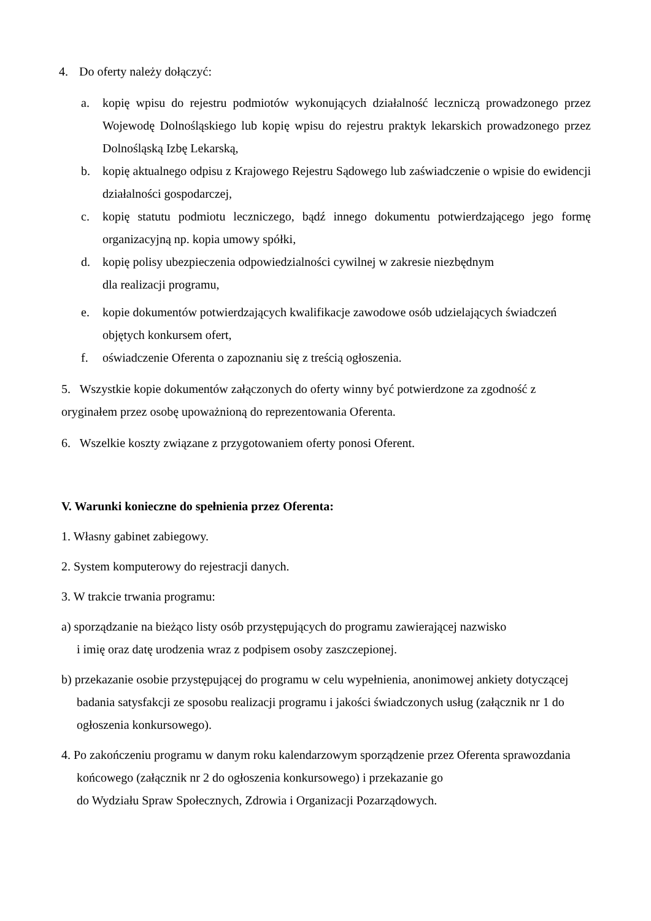4. Do oferty należy dołączyć:
a. kopię wpisu do rejestru podmiotów wykonujących działalność leczniczą prowadzonego przez Wojewodę Dolnośląskiego lub kopię wpisu do rejestru praktyk lekarskich prowadzonego przez Dolnośląską Izbę Lekarską,
b. kopię aktualnego odpisu z Krajowego Rejestru Sądowego lub zaświadczenie o wpisie do ewidencji działalności gospodarczej,
c. kopię statutu podmiotu leczniczego, bądź innego dokumentu potwierdzającego jego formę organizacyjną np. kopia umowy spółki,
d. kopię polisy ubezpieczenia odpowiedzialności cywilnej w zakresie niezbędnym
dla realizacji programu,
e. kopie dokumentów potwierdzających kwalifikacje zawodowe osób udzielających świadczeń objętych konkursem ofert,
f. oświadczenie Oferenta o zapoznaniu się z treścią ogłoszenia.
5. Wszystkie kopie dokumentów załączonych do oferty winny być potwierdzone za zgodność z oryginałem przez osobę upoważnioną do reprezentowania Oferenta.
6. Wszelkie koszty związane z przygotowaniem oferty ponosi Oferent.
V. Warunki konieczne do spełnienia przez Oferenta:
1. Własny gabinet zabiegowy.
2. System komputerowy do rejestracji danych.
3. W trakcie trwania programu:
a) sporządzanie na bieżąco listy osób przystępujących do programu zawierającej nazwisko
i imię oraz datę urodzenia wraz z podpisem osoby zaszczepionej.
b) przekazanie osobie przystępującej do programu w celu wypełnienia, anonimowej ankiety dotyczącej badania satysfakcji ze sposobu realizacji programu i jakości świadczonych usług (załącznik nr 1 do ogłoszenia konkursowego).
4. Po zakończeniu programu w danym roku kalendarzowym sporządzenie przez Oferenta sprawozdania końcowego (załącznik nr 2 do ogłoszenia konkursowego) i przekazanie go
do Wydziału Spraw Społecznych, Zdrowia i Organizacji Pozarządowych.